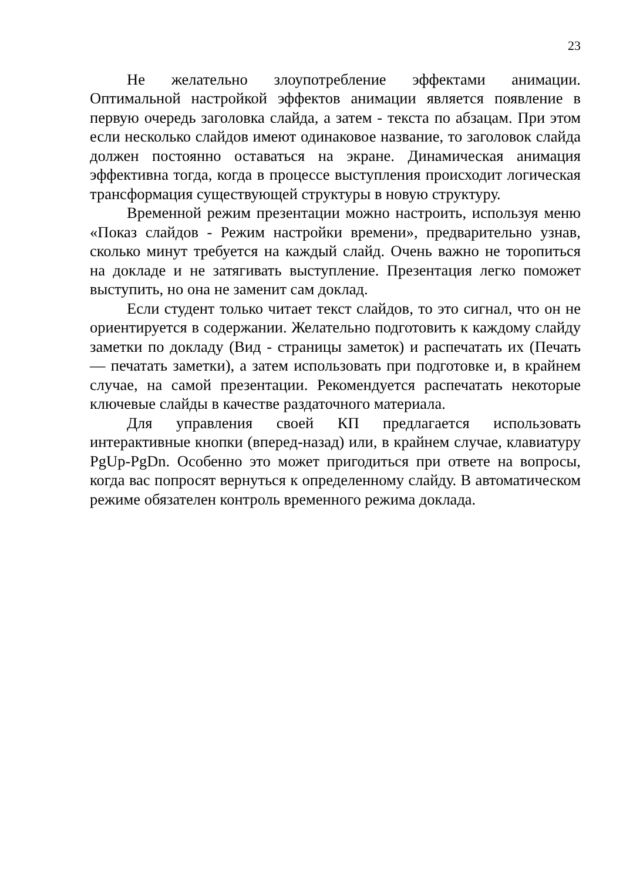23
Не желательно злоупотребление эффектами анимации. Оптимальной настройкой эффектов анимации является появление в первую очередь заголовка слайда, а затем - текста по абзацам. При этом если несколько слайдов имеют одинаковое название, то заголовок слайда должен постоянно оставаться на экране. Динамическая анимация эффективна тогда, когда в процессе выступления происходит логическая трансформация существующей структуры в новую структуру.
Временной режим презентации можно настроить, используя меню «Показ слайдов - Режим настройки времени», предварительно узнав, сколько минут требуется на каждый слайд. Очень важно не торопиться на докладе и не затягивать выступление. Презентация легко поможет выступить, но она не заменит сам доклад.
Если студент только читает текст слайдов, то это сигнал, что он не ориентируется в содержании. Желательно подготовить к каждому слайду заметки по докладу (Вид - страницы заметок) и распечатать их (Печать — печатать заметки), а затем использовать при подготовке и, в крайнем случае, на самой презентации. Рекомендуется распечатать некоторые ключевые слайды в качестве раздаточного материала.
Для управления своей КП предлагается использовать интерактивные кнопки (вперед-назад) или, в крайнем случае, клавиатуру PgUp-PgDn. Особенно это может пригодиться при ответе на вопросы, когда вас попросят вернуться к определенному слайду. В автоматическом режиме обязателен контроль временного режима доклада.